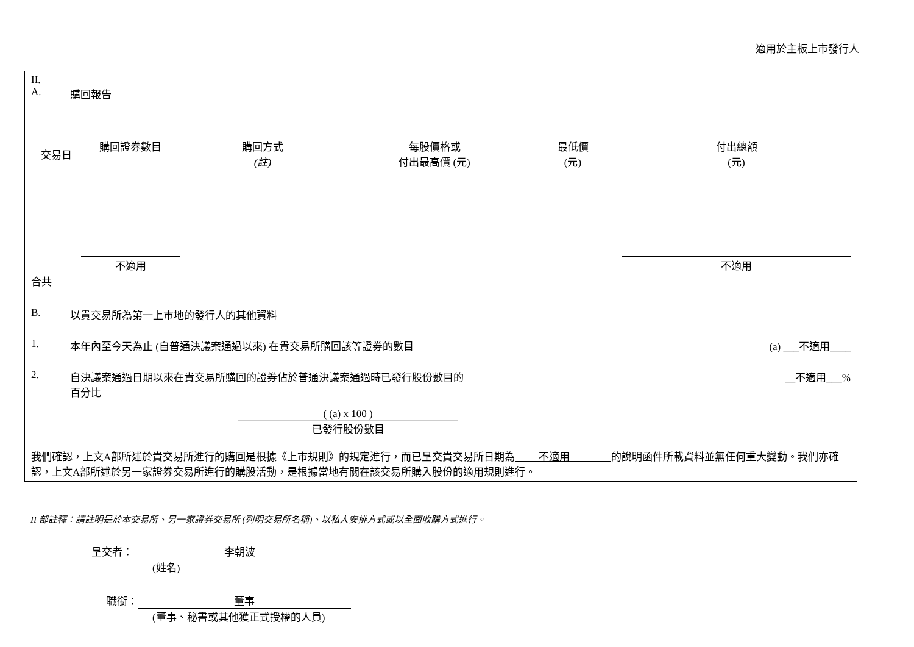適用於主板上市發行人
II.
A. 購回報告
| 交易日 | 購回證券數目 | 購回方式 (註) | 每股價格或 付出最高價 (元) | 最低價 (元) | 付出總額 (元) |
| --- | --- | --- | --- | --- | --- |
| | 不適用 | | | | 不適用 |
合共
B. 以貴交易所為第一上市地的發行人的其他資料
1. 本年內至今天為止 (自普通決議案通過以來) 在貴交易所購回該等證券的數目 (a) ___不適用____
2. 自決議案通過日期以來在貴交易所購回的證券佔於普通決議案通過時已發行股份數目的
百分比 __不適用___%
( (a) x 100 )
已發行股份數目
我們確認，上文A部所述於貴交易所進行的購回是根據《上市規則》的規定進行，而已呈交貴交易所日期為 不適用 的說明函件所載資料並無任何重大變動。我們亦確認，上文A部所述於另一家證券交易所進行的購股活動，是根據當地有關在該交易所購入股份的適用規則進行。
II 部註釋：請註明是於本交易所、另一家證券交易所 (列明交易所名稱)、以私人安排方式或以全面收購方式進行。
呈交者： 李朝波
(姓名)
職銜： 董事
(董事、秘書或其他獲正式授權的人員)